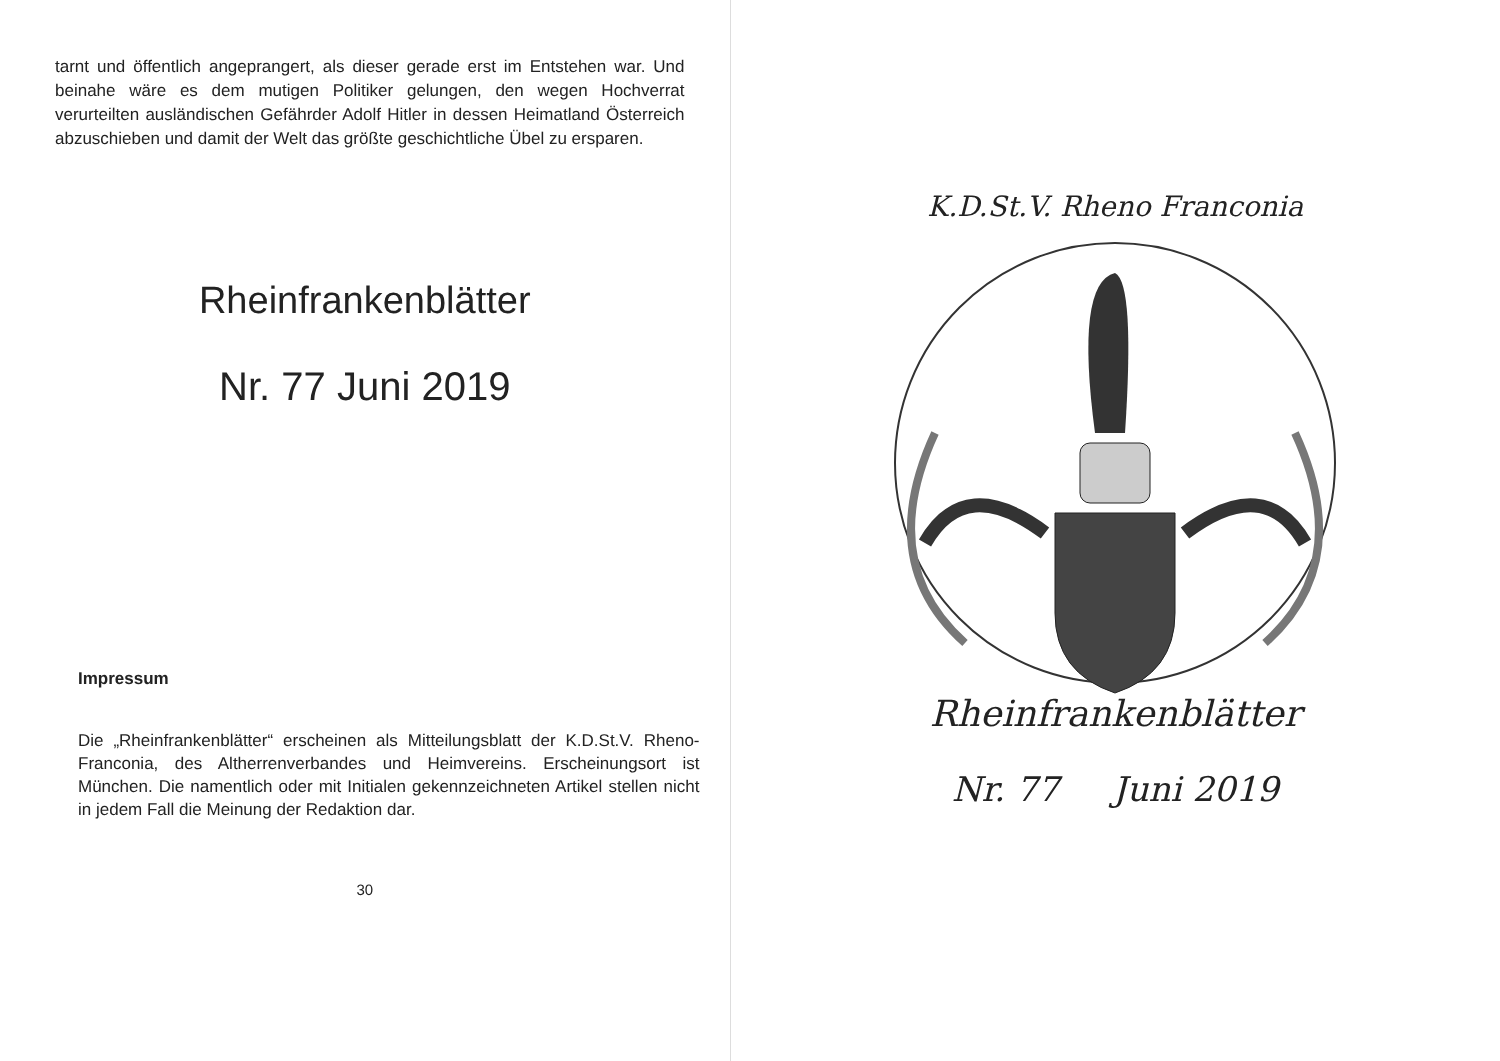tarnt und öffentlich angeprangert, als dieser gerade erst im Entstehen war. Und beinahe wäre es dem mutigen Politiker gelungen, den wegen Hochverrat verurteilten ausländischen Gefährder Adolf Hitler in dessen Heimatland Österreich abzuschieben und damit der Welt das größte geschichtliche Übel zu ersparen.
Rheinfrankenblätter
Nr. 77 Juni 2019
Impressum
Die „Rheinfrankenblätter“ erscheinen als Mitteilungsblatt der K.D.St.V. Rheno-Franconia, des Altherrenverbandes und Heimvereins. Erscheinungsort ist München. Die namentlich oder mit Initialen gekennzeichneten Artikel stellen nicht in jedem Fall die Meinung der Redaktion dar.
30
K.D.St.V. Rheno Franconia
Rheinfrankenblätter
Nr. 77 Juni 2019